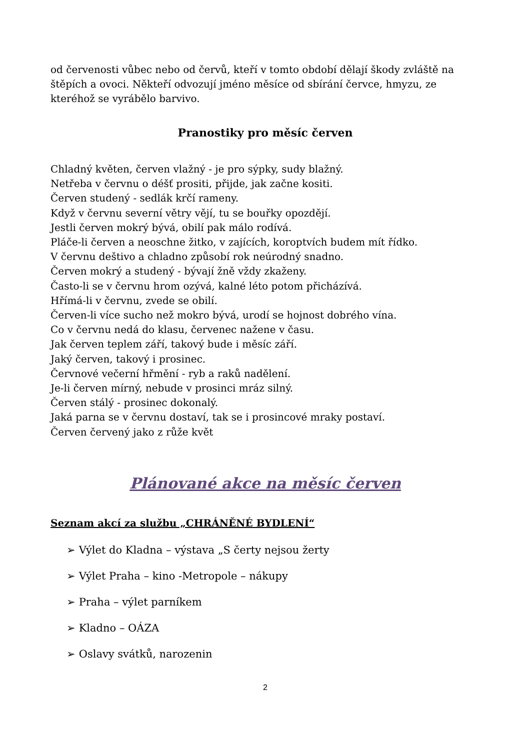od červenosti vůbec nebo od červů, kteří v tomto období dělají škody zvláště na štěpích a ovoci. Někteří odvozují jméno měsíce od sbírání červce, hmyzu, ze kteréhož se vyrábělo barvivo.
Pranostiky pro měsíc červen
Chladný květen, červen vlažný - je pro sýpky, sudy blažný.
Netřeba v červnu o déšť prositi, přijde, jak začne kositi.
Červen studený - sedlák krčí rameny.
Když v červnu severní větry vějí, tu se bouřky opozdějí.
Jestli červen mokrý bývá, obilí pak málo rodívá.
Pláče-li červen a neoschne žitko, v zajících, koroptvích budem mít řídko.
V červnu deštivo a chladno způsobí rok neúrodný snadno.
Červen mokrý a studený - bývají žně vždy zkaženy.
Často-li se v červnu hrom ozývá, kalné léto potom přicházívá.
Hřímá-li v červnu, zvede se obilí.
Červen-li více sucho než mokro bývá, urodí se hojnost dobrého vína.
Co v červnu nedá do klasu, červenec nažene v času.
Jak červen teplem září, takový bude i měsíc září.
Jaký červen, takový i prosinec.
Červnové večerní hřmění - ryb a raků nadělení.
Je-li červen mírný, nebude v prosinci mráz silný.
Červen stálý - prosinec dokonalý.
Jaká parna se v červnu dostaví, tak se i prosincové mraky postaví.
Červen červený jako z růže květ
Plánované akce na měsíc červen
Seznam akcí za službu „CHRÁNĚNÉ BYDLENÍ“
➢ Výlet do Kladna – výstava „S čerty nejsou žerty
➢ Výlet Praha – kino -Metropole – nákupy
➢ Praha – výlet parníkem
➢ Kladno – OÁZA
➢ Oslavy svátků, narozenin
2